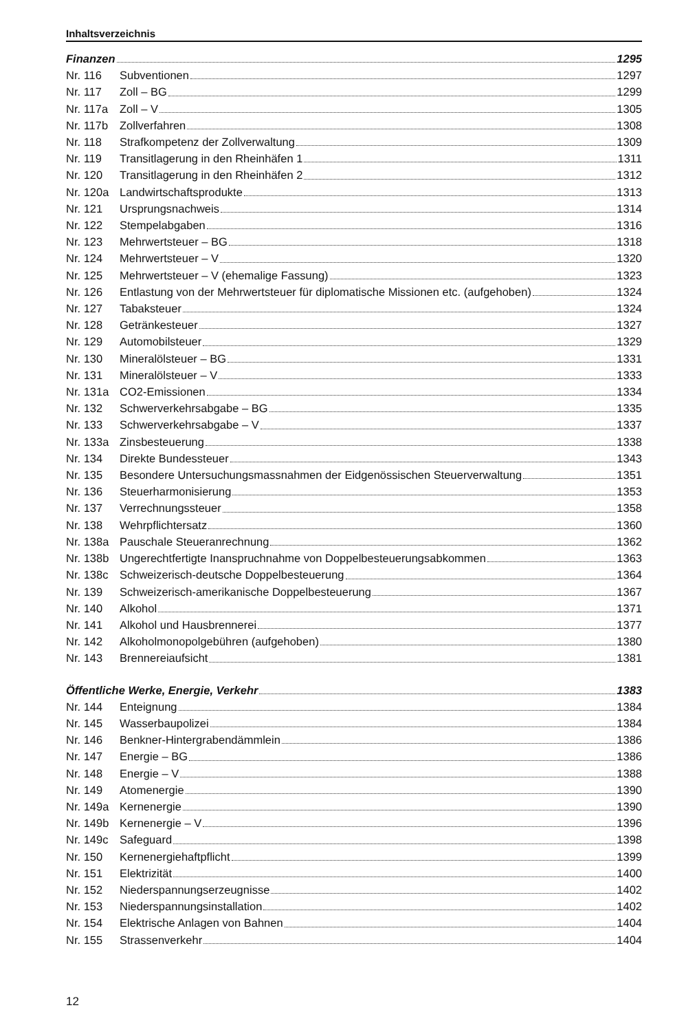Inhaltsverzeichnis
Finanzen 1295
Nr. 116 Subventionen 1297
Nr. 117 Zoll – BG 1299
Nr. 117a
Zoll – V 1305
Nr. 117b
Zollverfahren 1308
Nr. 118 Strafkompetenz der Zollverwaltung 1309
Nr. 119 Transitlagerung in den Rheinhäfen 1 1311
Nr. 120 Transitlagerung in den Rheinhäfen 2 1312
Nr. 120a
Landwirtschaftsprodukte 1313
Nr. 121 Ursprungsnachweis 1314
Nr. 122 Stempelabgaben 1316
Nr. 123 Mehrwertsteuer – BG 1318
Nr. 124 Mehrwertsteuer – V 1320
Nr. 125 Mehrwertsteuer – V (ehemalige Fassung) 1323
Nr. 126 Entlastung von der Mehrwertsteuer für diplomatische Missionen etc. (aufgehoben) 1324
Nr. 127 Tabaksteuer 1324
Nr. 128 Getränkesteuer 1327
Nr. 129 Automobilsteuer 1329
Nr. 130 Mineralölsteuer – BG 1331
Nr. 131 Mineralölsteuer – V 1333
Nr. 131a
CO2-Emissionen 1334
Nr. 132 Schwerverkehrsabgabe – BG 1335
Nr. 133 Schwerverkehrsabgabe – V 1337
Nr. 133a
Zinsbesteuerung 1338
Nr. 134 Direkte Bundessteuer 1343
Nr. 135 Besondere Untersuchungsmassnahmen der Eidgenössischen Steuerverwaltung 1351
Nr. 136 Steuerharmonisierung 1353
Nr. 137 Verrechnungssteuer 1358
Nr. 138 Wehrpflichtersatz 1360
Nr. 138a
Pauschale Steueranrechnung 1362
Nr. 138b
Ungerechtfertigte Inanspruchnahme von Doppelbesteuerungsabkommen 1363
Nr. 138c
Schweizerisch-deutsche Doppelbesteuerung 1364
Nr. 139 Schweizerisch-amerikanische Doppelbesteuerung 1367
Nr. 140 Alkohol 1371
Nr. 141 Alkohol und Hausbrennerei 1377
Nr. 142 Alkoholmonopolgebühren (aufgehoben) 1380
Nr. 143 Brennereiaufsicht 1381
Öffentliche Werke, Energie, Verkehr 1383
Nr. 144 Enteignung 1384
Nr. 145 Wasserbaupolizei 1384
Nr. 146 Benkner-Hintergrabendämmlein 1386
Nr. 147 Energie – BG 1386
Nr. 148 Energie – V 1388
Nr. 149 Atomenergie 1390
Nr. 149a
Kernenergie 1390
Nr. 149b
Kernenergie – V 1396
Nr. 149c
Safeguard 1398
Nr. 150 Kernenergiehaftpflicht 1399
Nr. 151 Elektrizität 1400
Nr. 152 Niederspannungserzeugnisse 1402
Nr. 153 Niederspannungsinstallation 1402
Nr. 154 Elektrische Anlagen von Bahnen 1404
Nr. 155 Strassenverkehr 1404
12